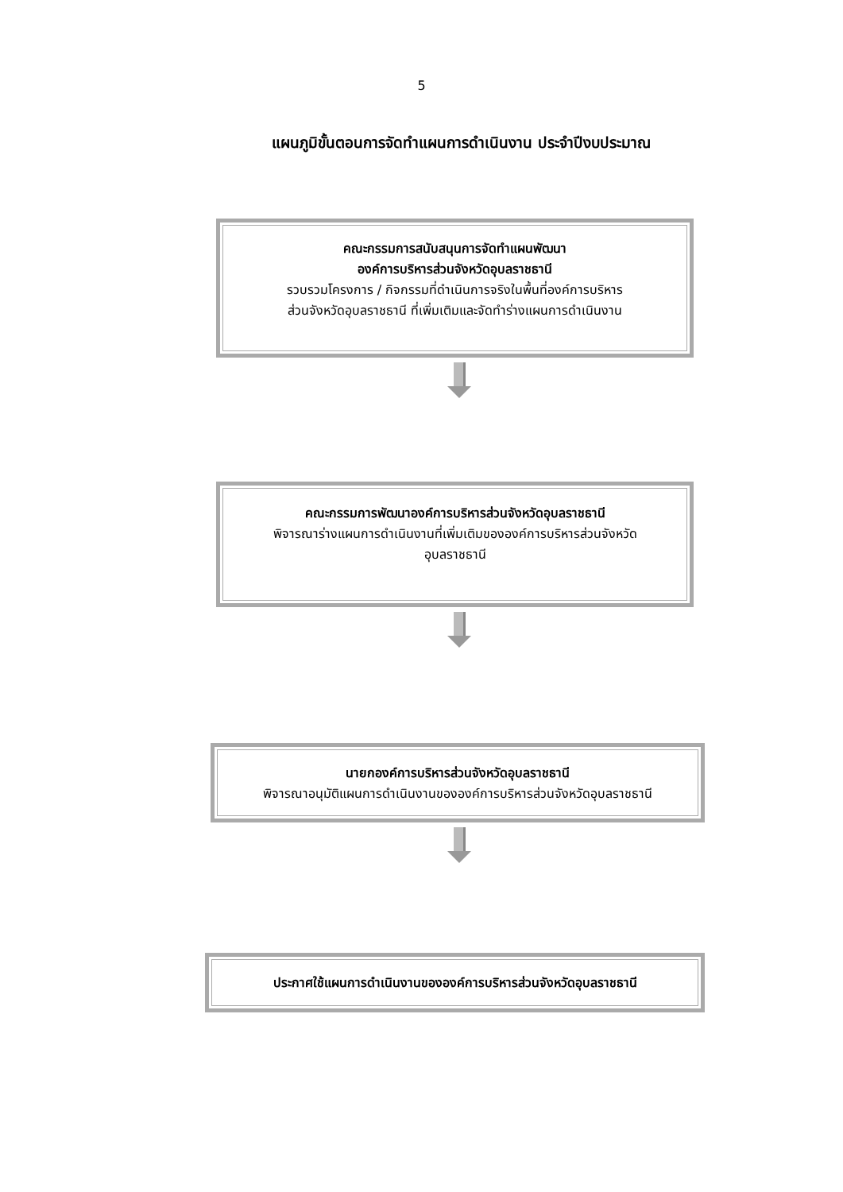5
แผนภูมิขั้นตอนการจัดทำแผนการดำเนินงาน ประจำปีงบประมาณ
คณะกรรมการสนับสนุนการจัดทำแผนพัฒนา
องค์การบริหารส่วนจังหวัดอุบลราชธานี
รวบรวมโครงการ / กิจกรรมที่ดำเนินการจริงในพื้นที่องค์การบริหาร
ส่วนจังหวัดอุบลราชธานี ที่เพิ่มเติมและจัดทำร่างแผนการดำเนินงาน
คณะกรรมการพัฒนาองค์การบริหารส่วนจังหวัดอุบลราชธานี
พิจารณาร่างแผนการดำเนินงานที่เพิ่มเติมขององค์การบริหารส่วนจังหวัด
อุบลราชธานี
นายกองค์การบริหารส่วนจังหวัดอุบลราชธานี
พิจารณาอนุมัติแผนการดำเนินงานขององค์การบริหารส่วนจังหวัดอุบลราชธานี
ประกาศใช้แผนการดำเนินงานขององค์การบริหารส่วนจังหวัดอุบลราชธานี